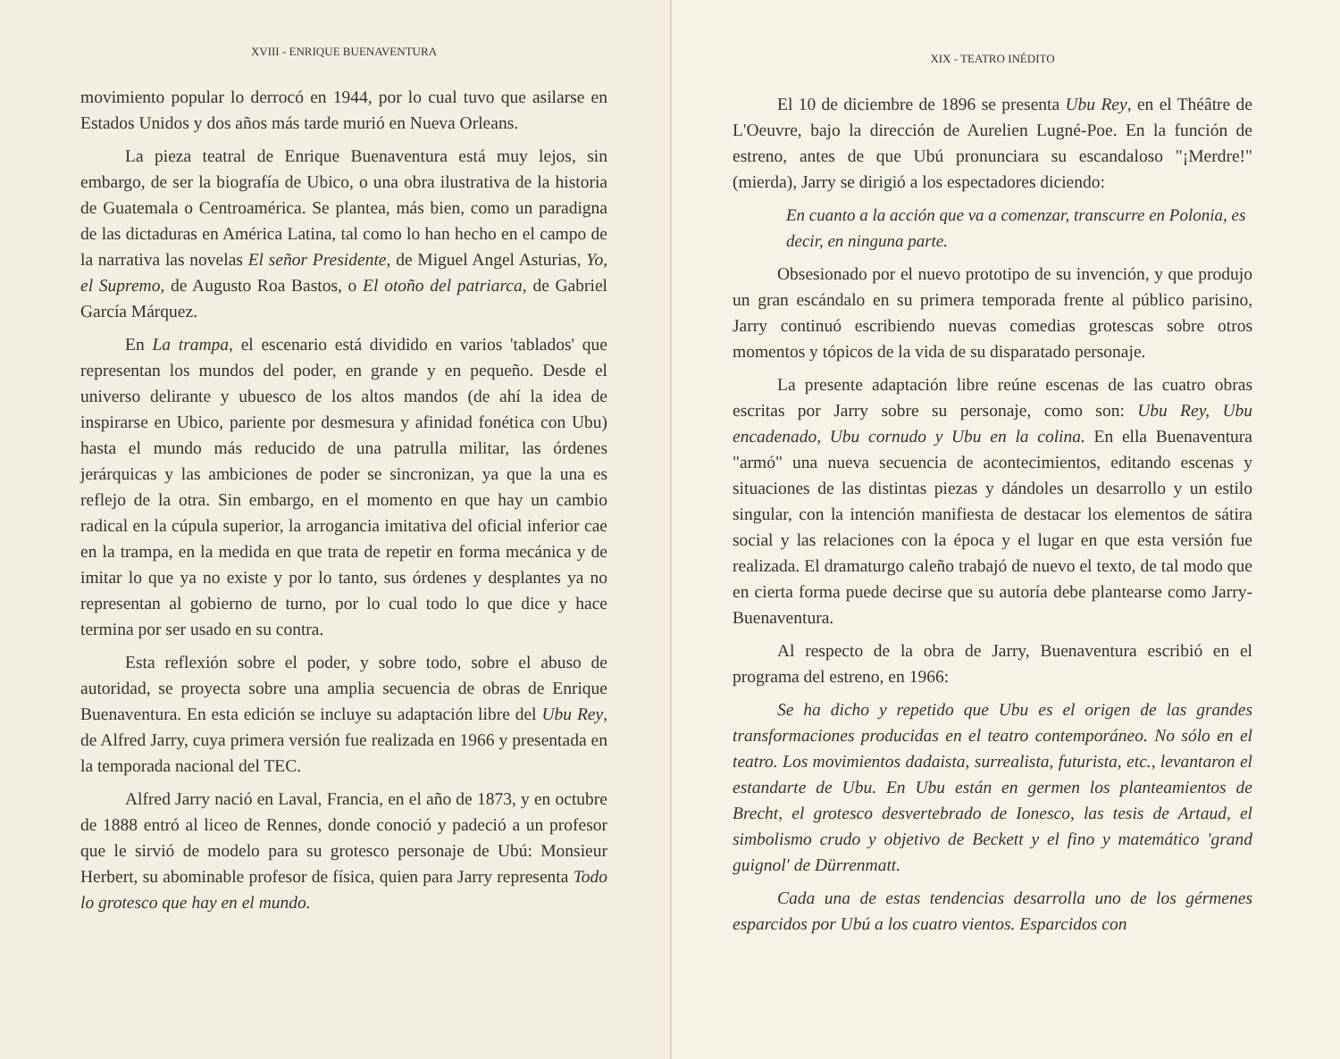XVIII - ENRIQUE BUENAVENTURA
movimiento popular lo derrocó en 1944, por lo cual tuvo que asilarse en Estados Unidos y dos años más tarde murió en Nueva Orleans.
La pieza teatral de Enrique Buenaventura está muy lejos, sin embargo, de ser la biografía de Ubico, o una obra ilustrativa de la historia de Guatemala o Centroamérica. Se plantea, más bien, como un paradigna de las dictaduras en América Latina, tal como lo han hecho en el campo de la narrativa las novelas El señor Presidente, de Miguel Angel Asturias, Yo, el Supremo, de Augusto Roa Bastos, o El otoño del patriarca, de Gabriel García Márquez.
En La trampa, el escenario está dividido en varios 'tablados' que representan los mundos del poder, en grande y en pequeño. Desde el universo delirante y ubuesco de los altos mandos (de ahí la idea de inspirarse en Ubico, pariente por desmesura y afinidad fonética con Ubu) hasta el mundo más reducido de una patrulla militar, las órdenes jerárquicas y las ambiciones de poder se sincronizan, ya que la una es reflejo de la otra. Sin embargo, en el momento en que hay un cambio radical en la cúpula superior, la arrogancia imitativa del oficial inferior cae en la trampa, en la medida en que trata de repetir en forma mecánica y de imitar lo que ya no existe y por lo tanto, sus órdenes y desplantes ya no representan al gobierno de turno, por lo cual todo lo que dice y hace termina por ser usado en su contra.
Esta reflexión sobre el poder, y sobre todo, sobre el abuso de autoridad, se proyecta sobre una amplia secuencia de obras de Enrique Buenaventura. En esta edición se incluye su adaptación libre del Ubu Rey, de Alfred Jarry, cuya primera versión fue realizada en 1966 y presentada en la temporada nacional del TEC.
Alfred Jarry nació en Laval, Francia, en el año de 1873, y en octubre de 1888 entró al liceo de Rennes, donde conoció y padeció a un profesor que le sirvió de modelo para su grotesco personaje de Ubú: Monsieur Herbert, su abominable profesor de física, quien para Jarry representa Todo lo grotesco que hay en el mundo.
XIX - TEATRO INÉDITO
El 10 de diciembre de 1896 se presenta Ubu Rey, en el Théâtre de L'Oeuvre, bajo la dirección de Aurelien Lugné-Poe. En la función de estreno, antes de que Ubú pronunciara su escandaloso "¡Merdre!" (mierda), Jarry se dirigió a los espectadores diciendo:
En cuanto a la acción que va a comenzar, transcurre en Polonia, es decir, en ninguna parte.
Obsesionado por el nuevo prototipo de su invención, y que produjo un gran escándalo en su primera temporada frente al público parisino, Jarry continuó escribiendo nuevas comedias grotescas sobre otros momentos y tópicos de la vida de su disparatado personaje.
La presente adaptación libre reúne escenas de las cuatro obras escritas por Jarry sobre su personaje, como son: Ubu Rey, Ubu encadenado, Ubu cornudo y Ubu en la colina. En ella Buenaventura "armó" una nueva secuencia de acontecimientos, editando escenas y situaciones de las distintas piezas y dándoles un desarrollo y un estilo singular, con la intención manifiesta de destacar los elementos de sátira social y las relaciones con la época y el lugar en que esta versión fue realizada. El dramaturgo caleño trabajó de nuevo el texto, de tal modo que en cierta forma puede decirse que su autoría debe plantearse como Jarry-Buenaventura.
Al respecto de la obra de Jarry, Buenaventura escribió en el programa del estreno, en 1966:
Se ha dicho y repetido que Ubu es el origen de las grandes transformaciones producidas en el teatro contemporáneo. No sólo en el teatro. Los movimientos dadaista, surrealista, futurista, etc., levantaron el estandarte de Ubu. En Ubu están en germen los planteamientos de Brecht, el grotesco desvertebrado de Ionesco, las tesis de Artaud, el simbolismo crudo y objetivo de Beckett y el fino y matemático 'grand guignol' de Dürrenmatt.
Cada una de estas tendencias desarrolla uno de los gérmenes esparcidos por Ubú a los cuatro vientos. Esparcidos con